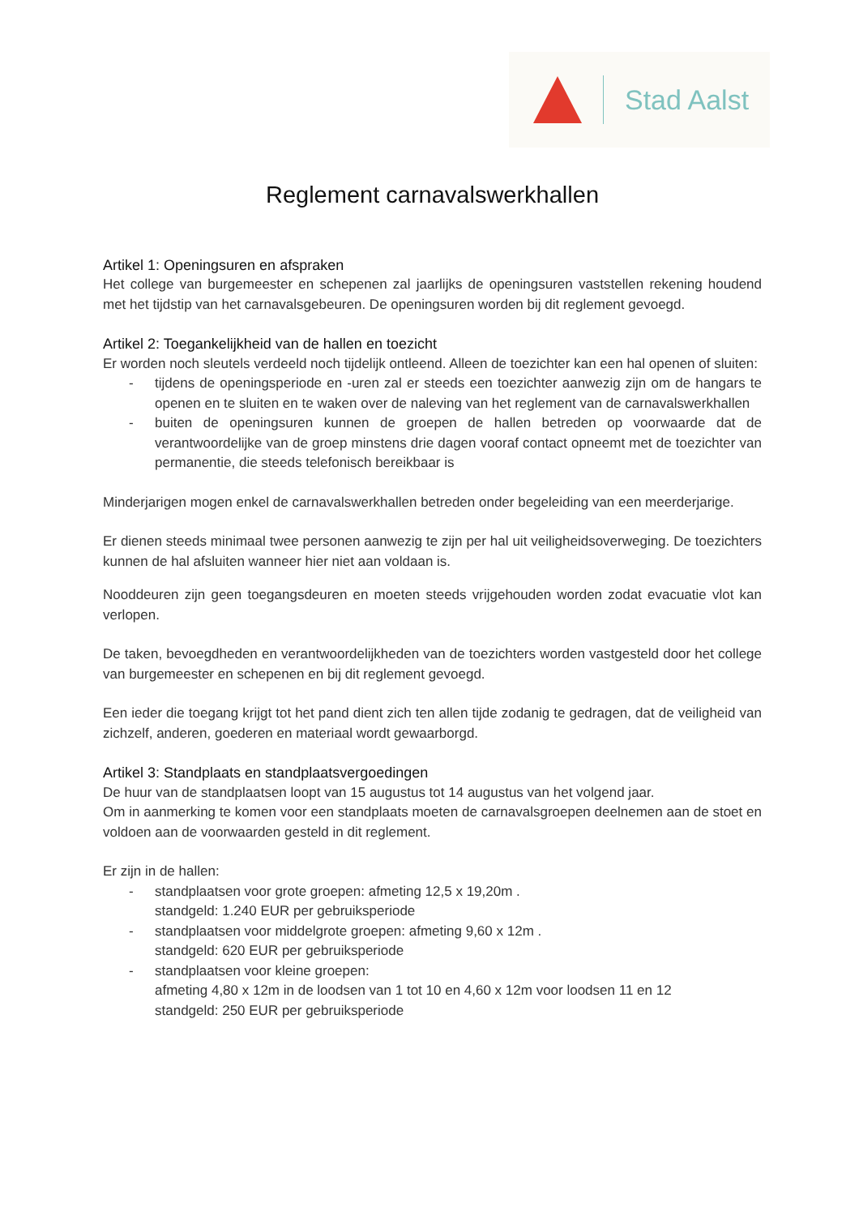Stad Aalst
Reglement carnavalswerkhallen
Artikel 1: Openingsuren en afspraken
Het college van burgemeester en schepenen zal jaarlijks de openingsuren vaststellen rekening houdend met het tijdstip van het carnavalsgebeuren. De openingsuren worden bij dit reglement gevoegd.
Artikel 2: Toegankelijkheid van de hallen en toezicht
Er worden noch sleutels verdeeld noch tijdelijk ontleend. Alleen de toezichter kan een hal openen of sluiten:
- tijdens de openingsperiode en -uren zal er steeds een toezichter aanwezig zijn om de hangars te openen en te sluiten en te waken over de naleving van het reglement van de carnavalswerkhallen
- buiten de openingsuren kunnen de groepen de hallen betreden op voorwaarde dat de verantwoordelijke van de groep minstens drie dagen vooraf contact opneemt met de toezichter van permanentie, die steeds telefonisch bereikbaar is
Minderjarigen mogen enkel de carnavalswerkhallen betreden onder begeleiding van een meerderjarige.
Er dienen steeds minimaal twee personen aanwezig te zijn per hal uit veiligheidsoverweging. De toezichters kunnen de hal afsluiten wanneer hier niet aan voldaan is.
Nooddeuren zijn geen toegangsdeuren en moeten steeds vrijgehouden worden zodat evacuatie vlot kan verlopen.
De taken, bevoegdheden en verantwoordelijkheden van de toezichters worden vastgesteld door het college van burgemeester en schepenen en bij dit reglement gevoegd.
Een ieder die toegang krijgt tot het pand dient zich ten allen tijde zodanig te gedragen, dat de veiligheid van zichzelf, anderen, goederen en materiaal wordt gewaarborgd.
Artikel 3: Standplaats en standplaatsvergoedingen
De huur van de standplaatsen loopt van 15 augustus tot 14 augustus van het volgend jaar.
Om in aanmerking te komen voor een standplaats moeten de carnavalsgroepen deelnemen aan de stoet en voldoen aan de voorwaarden gesteld in dit reglement.
Er zijn in de hallen:
- standplaatsen voor grote groepen: afmeting 12,5 x 19,20m .
standgeld: 1.240 EUR per gebruiksperiode
- standplaatsen voor middelgrote groepen: afmeting 9,60 x 12m .
standgeld: 620 EUR per gebruiksperiode
- standplaatsen voor kleine groepen:
afmeting 4,80 x 12m in de loodsen van 1 tot 10 en 4,60 x 12m voor loodsen 11 en 12
standgeld: 250 EUR per gebruiksperiode